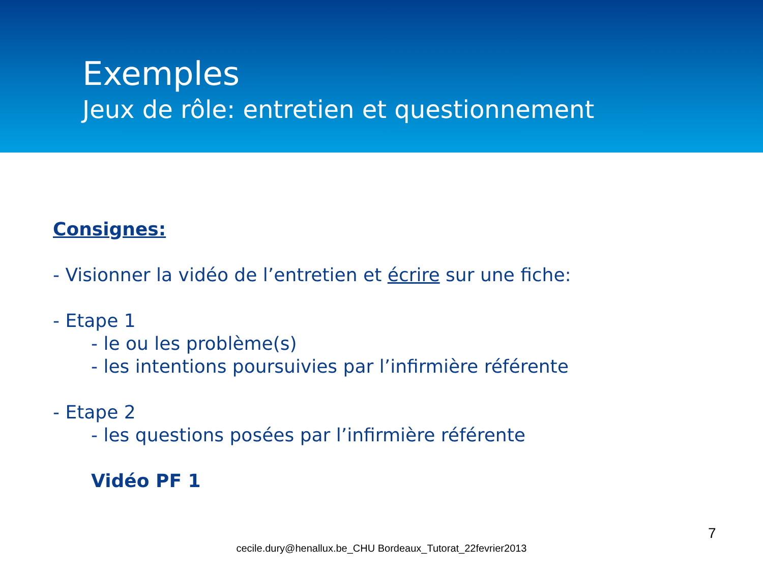Exemples
Jeux de rôle: entretien et questionnement
Consignes:
- Visionner la vidéo de l’entretien et écrire sur une fiche:
- Etape 1
- le ou les problème(s)
- les intentions poursuivies par l’infirmière référente
- Etape 2
- les questions posées par l’infirmière référente
Vidéo PF 1
7
cecile.dury@henallux.be_CHU Bordeaux_Tutorat_22fevrier2013